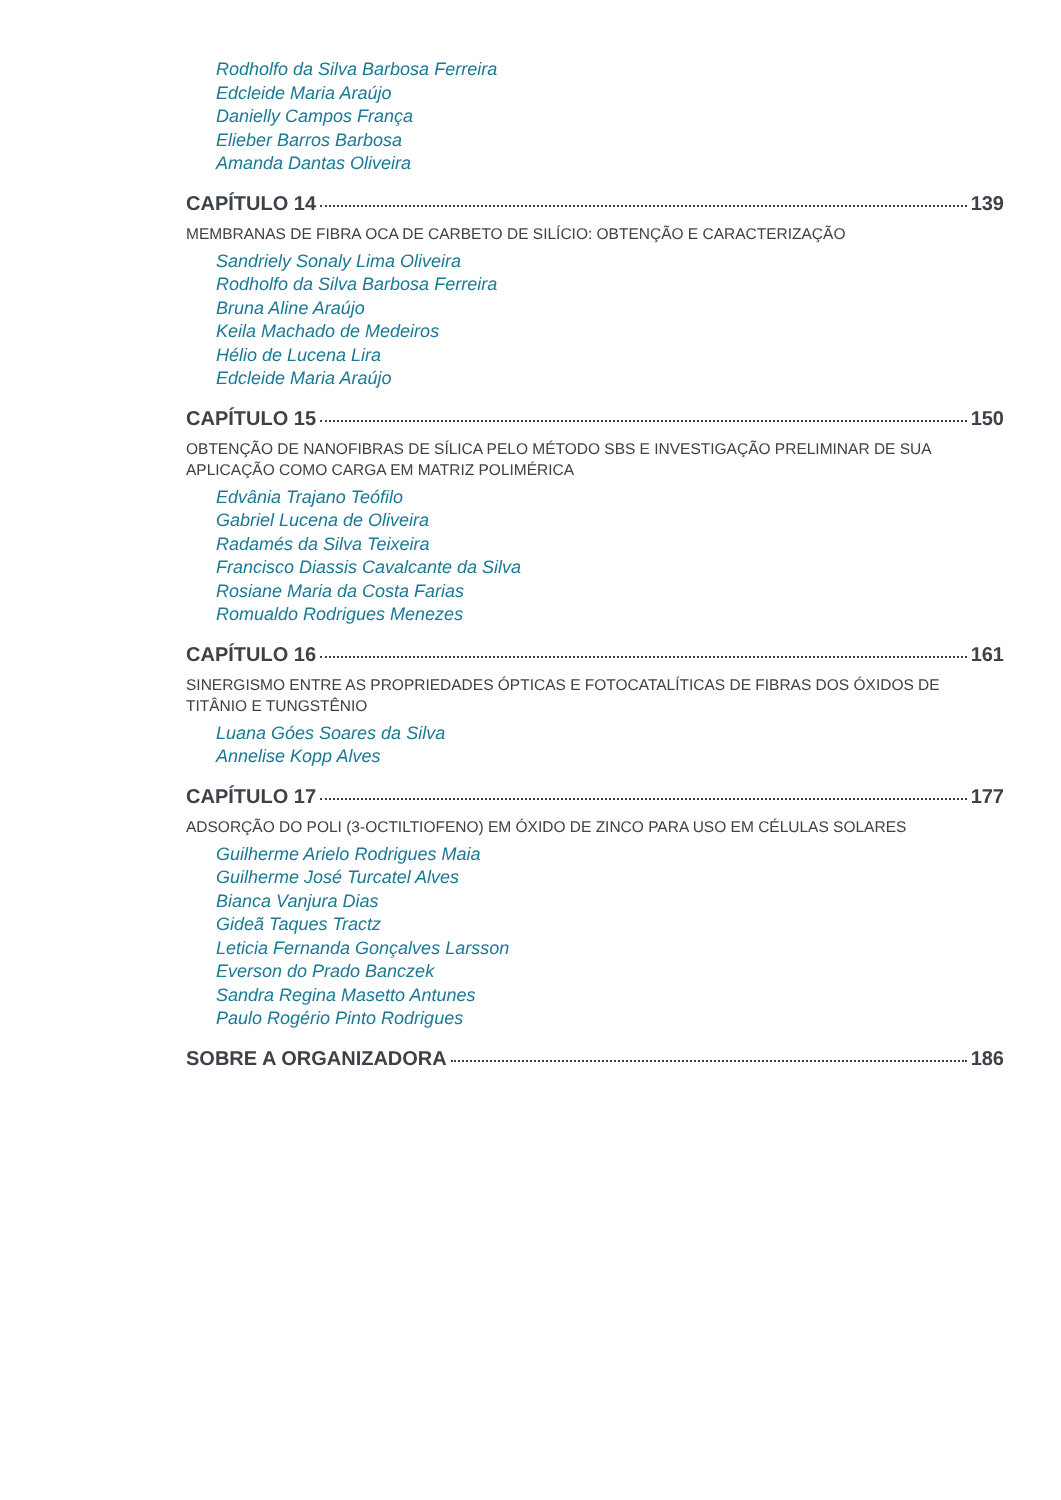Rodholfo da Silva Barbosa Ferreira
Edcleide Maria Araújo
Danielly Campos França
Elieber Barros Barbosa
Amanda Dantas Oliveira
CAPÍTULO 14 139
MEMBRANAS DE FIBRA OCA DE CARBETO DE SILÍCIO: OBTENÇÃO E CARACTERIZAÇÃO
Sandriely Sonaly Lima Oliveira
Rodholfo da Silva Barbosa Ferreira
Bruna Aline Araújo
Keila Machado de Medeiros
Hélio de Lucena Lira
Edcleide Maria Araújo
CAPÍTULO 15 150
OBTENÇÃO DE NANOFIBRAS DE SÍLICA PELO MÉTODO SBS E INVESTIGAÇÃO PRELIMINAR DE SUA APLICAÇÃO COMO CARGA EM MATRIZ POLIMÉRICA
Edvânia Trajano Teófilo
Gabriel Lucena de Oliveira
Radamés da Silva Teixeira
Francisco Diassis Cavalcante da Silva
Rosiane Maria da Costa Farias
Romualdo Rodrigues Menezes
CAPÍTULO 16 161
SINERGISMO ENTRE AS PROPRIEDADES ÓPTICAS E FOTOCATALÍTICAS DE FIBRAS DOS ÓXIDOS DE TITÂNIO E TUNGSTÊNIO
Luana Góes Soares da Silva
Annelise Kopp Alves
CAPÍTULO 17 177
ADSORÇÃO DO POLI (3-OCTILTIOFENO) EM ÓXIDO DE ZINCO PARA USO EM CÉLULAS SOLARES
Guilherme Arielo Rodrigues Maia
Guilherme José Turcatel Alves
Bianca Vanjura Dias
Gideã Taques Tractz
Leticia Fernanda Gonçalves Larsson
Everson do Prado Banczek
Sandra Regina Masetto Antunes
Paulo Rogério Pinto Rodrigues
SOBRE A ORGANIZADORA 186